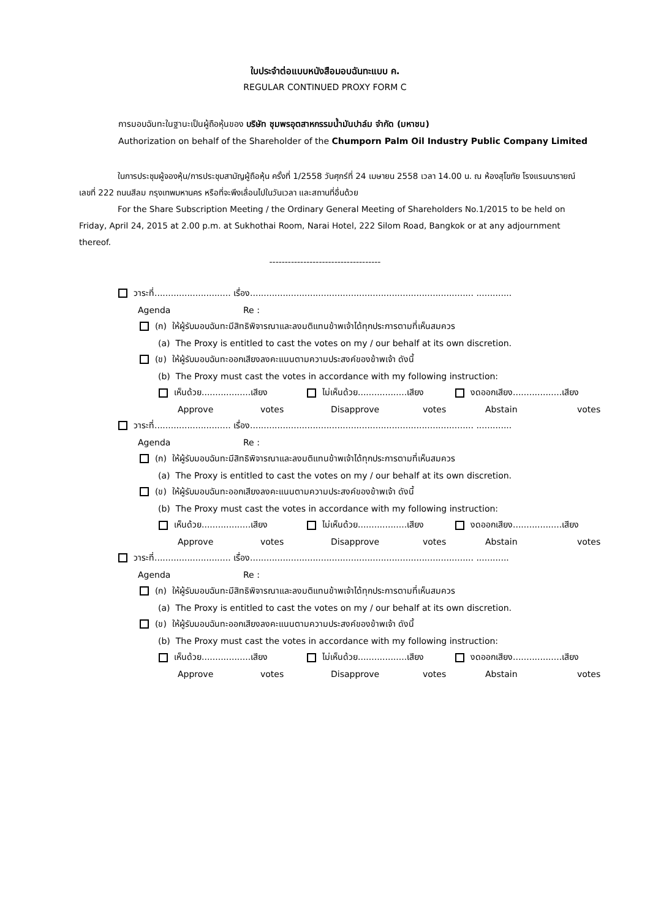ใบประจำต่อแบบหนังสือมอบฉันทะแบบ ค.
REGULAR CONTINUED PROXY FORM C
การมอบฉันทะในฐานะเป็นผู้ถือหุ้นของ บริษัท ชุมพรอุตสาหกรรมน้ำมันปาล์ม จำกัด (มหาชน)
Authorization on behalf of the Shareholder of the Chumporn Palm Oil Industry Public Company Limited
ในการประชุมผู้จองหุ้น/การประชุมสามัญผู้ถือหุ้น ครั้งที่ 1/2558 วันศุกร์ที่ 24 เมษายน 2558 เวลา 14.00 น. ณ ห้องสุโขทัย โรงแรมนารายณ์ เลขที่ 222 ถนนสีลม กรุงเทพมหานคร หรือที่จะพึงเลื่อนไปในวันเวลา และสถานที่อื่นด้วย
For the Share Subscription Meeting / the Ordinary General Meeting of Shareholders No.1/2015 to be held on Friday, April 24, 2015 at 2.00 p.m. at Sukhothai Room, Narai Hotel, 222 Silom Road, Bangkok or at any adjournment thereof.
------------------------------------
วาระที่............................ เรื่อง.................................................................................. .............
Agenda Re :
(ก) ให้ผู้รับมอบฉันทะมีสิทธิพิจารณาและลงมติแทนข้าพเจ้าได้ทุกประการตามที่เห็นสมควร
(a) The Proxy is entitled to cast the votes on my / our behalf at its own discretion.
(ข) ให้ผู้รับมอบฉันทะออกเสียงลงคะแนนตามความประสงค์ของข้าพเจ้า ดังนี้
(b) The Proxy must cast the votes in accordance with my following instruction:
เห็นด้วย..................เสียง ไม่เห็นด้วย..................เสียง งดออกเสียง..................เสียง
Approve votes Disapprove votes Abstain votes
วาระที่............................ เรื่อง.................................................................................. .............
Agenda Re :
(ก) ให้ผู้รับมอบฉันทะมีสิทธิพิจารณาและลงมติแทนข้าพเจ้าได้ทุกประการตามที่เห็นสมควร
(a) The Proxy is entitled to cast the votes on my / our behalf at its own discretion.
(ข) ให้ผู้รับมอบฉันทะออกเสียงลงคะแนนตามความประสงค์ของข้าพเจ้า ดังนี้
(b) The Proxy must cast the votes in accordance with my following instruction:
เห็นด้วย..................เสียง ไม่เห็นด้วย..................เสียง งดออกเสียง..................เสียง
Approve votes Disapprove votes Abstain votes
วาระที่............................ เรื่อง.................................................................................. ............
Agenda Re :
(ก) ให้ผู้รับมอบฉันทะมีสิทธิพิจารณาและลงมติแทนข้าพเจ้าได้ทุกประการตามที่เห็นสมควร
(a) The Proxy is entitled to cast the votes on my / our behalf at its own discretion.
(ข) ให้ผู้รับมอบฉันทะออกเสียงลงคะแนนตามความประสงค์ของข้าพเจ้า ดังนี้
(b) The Proxy must cast the votes in accordance with my following instruction:
เห็นด้วย..................เสียง ไม่เห็นด้วย..................เสียง งดออกเสียง..................เสียง
Approve votes Disapprove votes Abstain votes